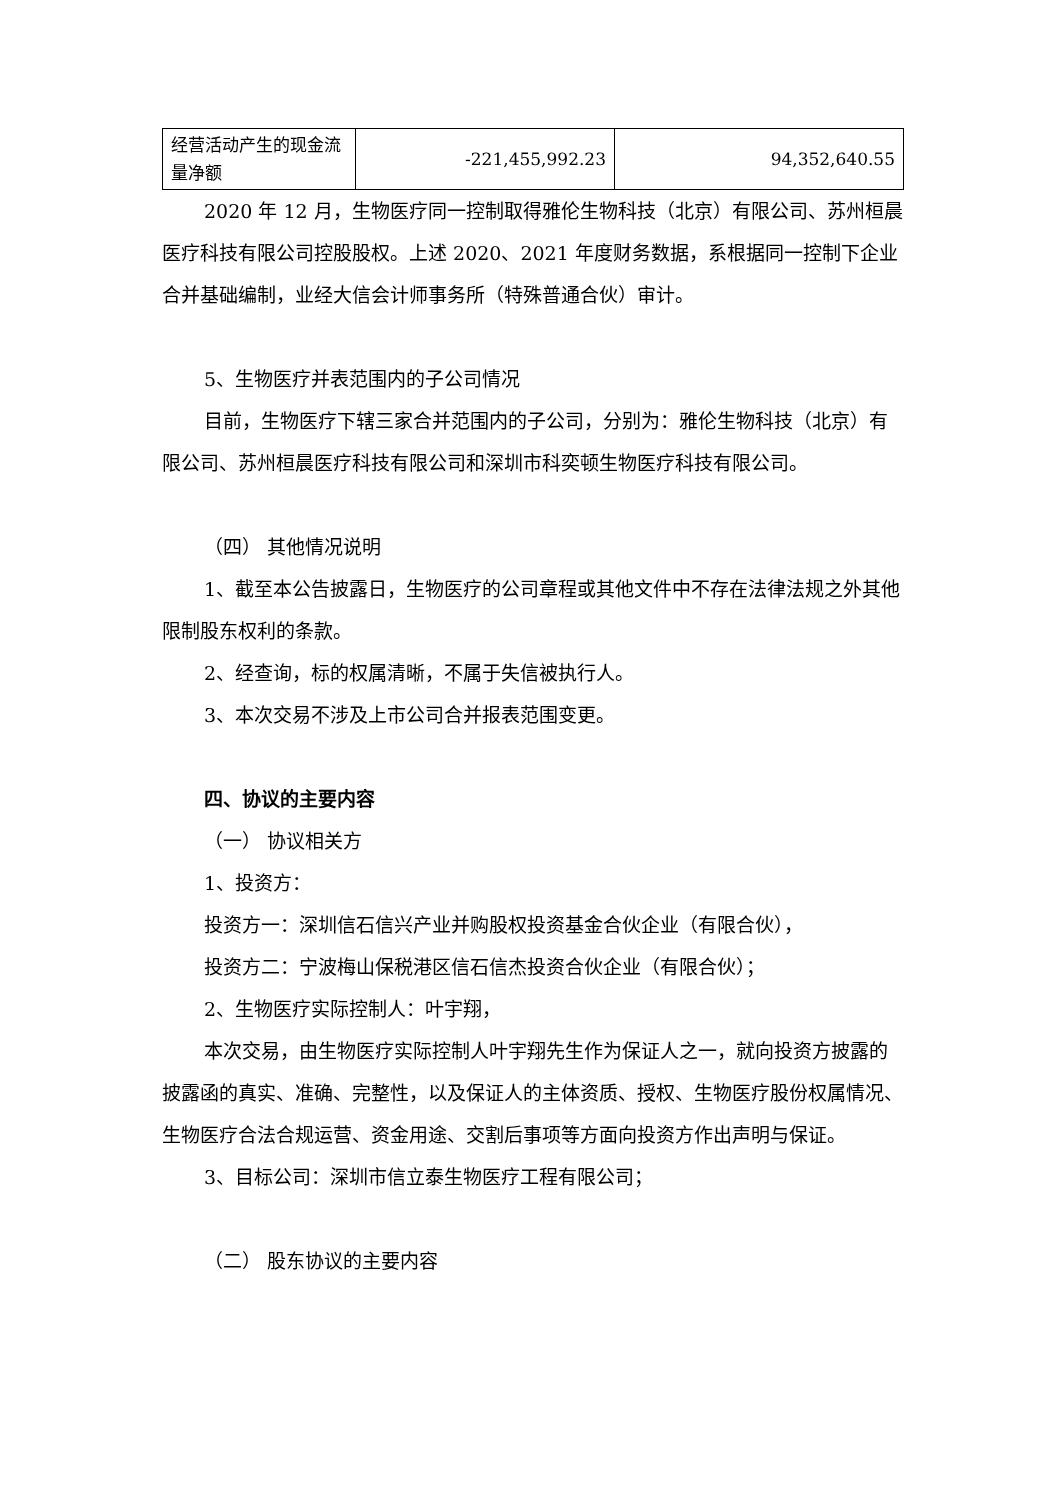| 经营活动产生的现金流量净额 | -221,455,992.23 | 94,352,640.55 |
2020 年 12 月，生物医疗同一控制取得雅伦生物科技（北京）有限公司、苏州桓晨医疗科技有限公司控股股权。上述 2020、2021 年度财务数据，系根据同一控制下企业合并基础编制，业经大信会计师事务所（特殊普通合伙）审计。
5、生物医疗并表范围内的子公司情况
目前，生物医疗下辖三家合并范围内的子公司，分别为：雅伦生物科技（北京）有限公司、苏州桓晨医疗科技有限公司和深圳市科奕顿生物医疗科技有限公司。
（四） 其他情况说明
1、截至本公告披露日，生物医疗的公司章程或其他文件中不存在法律法规之外其他限制股东权利的条款。
2、经查询，标的权属清晰，不属于失信被执行人。
3、本次交易不涉及上市公司合并报表范围变更。
四、协议的主要内容
（一） 协议相关方
1、投资方：
投资方一：深圳信石信兴产业并购股权投资基金合伙企业（有限合伙），
投资方二：宁波梅山保税港区信石信杰投资合伙企业（有限合伙）；
2、生物医疗实际控制人：叶宇翔，
本次交易，由生物医疗实际控制人叶宇翔先生作为保证人之一，就向投资方披露的披露函的真实、准确、完整性，以及保证人的主体资质、授权、生物医疗股份权属情况、生物医疗合法合规运营、资金用途、交割后事项等方面向投资方作出声明与保证。
3、目标公司：深圳市信立泰生物医疗工程有限公司；
（二） 股东协议的主要内容